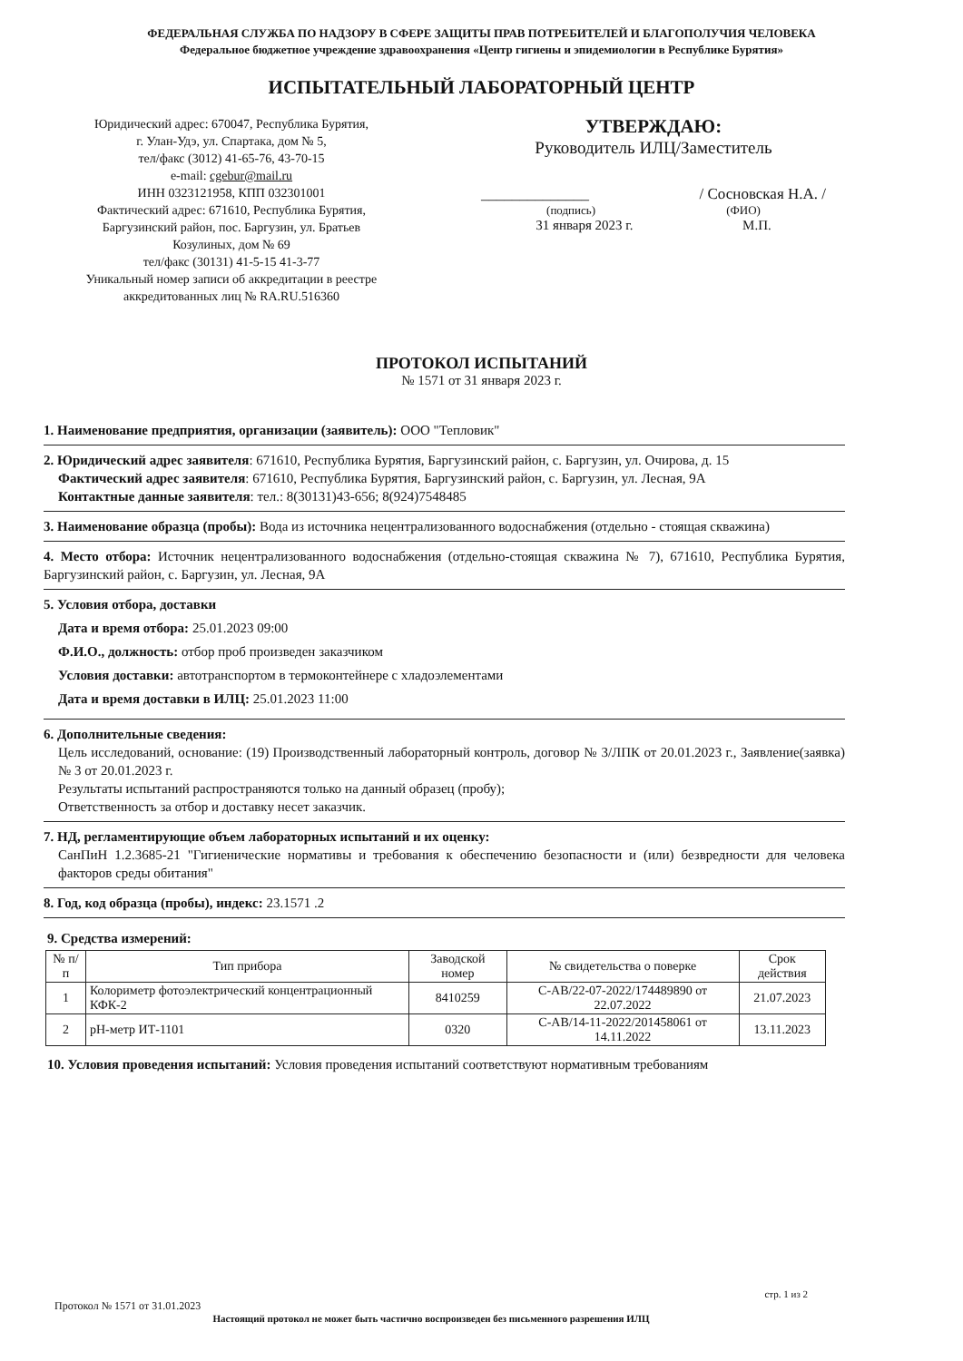ФЕДЕРАЛЬНАЯ СЛУЖБА ПО НАДЗОРУ В СФЕРЕ ЗАЩИТЫ ПРАВ ПОТРЕБИТЕЛЕЙ И БЛАГОПОЛУЧИЯ ЧЕЛОВЕКА
Федеральное бюджетное учреждение здравоохранения «Центр гигиены и эпидемиологии в Республике Бурятия»
ИСПЫТАТЕЛЬНЫЙ ЛАБОРАТОРНЫЙ ЦЕНТР
Юридический адрес: 670047, Республика Бурятия,
г. Улан-Удэ, ул. Спартака, дом № 5,
тел/факс (3012) 41-65-76, 43-70-15
e-mail: cgebur@mail.ru
ИНН 0323121958, КПП 032301001
Фактический адрес: 671610, Республика Бурятия,
Баргузинский район, пос. Баргузин, ул. Братьев
Козулиных, дом № 69
тел/факс (30131) 41-5-15 41-3-77
Уникальный номер записи об аккредитации в реестре
аккредитованных лиц № RA.RU.516360
УТВЕРЖДАЮ:
Руководитель ИЛЦ/Заместитель
______________ / Сосновская Н.А. /
(подпись) (ФИО)
31 января 2023 г. М.П.
ПРОТОКОЛ ИСПЫТАНИЙ
№ 1571 от 31 января 2023 г.
1. Наименование предприятия, организации (заявитель): ООО "Тепловик"
2. Юридический адрес заявителя: 671610, Республика Бурятия, Баргузинский район, с. Баргузин, ул. Очирова, д. 15
Фактический адрес заявителя: 671610, Республика Бурятия, Баргузинский район, с. Баргузин, ул. Лесная, 9А
Контактные данные заявителя: тел.: 8(30131)43-656; 8(924)7548485
3. Наименование образца (пробы): Вода из источника нецентрализованного водоснабжения (отдельно - стоящая скважина)
4. Место отбора: Источник нецентрализованного водоснабжения (отдельно-стоящая скважина № 7), 671610, Республика Бурятия, Баргузинский район, с. Баргузин, ул. Лесная, 9А
5. Условия отбора, доставки
Дата и время отбора: 25.01.2023 09:00
Ф.И.О., должность: отбор проб произведен заказчиком
Условия доставки: автотранспортом в термоконтейнере с хладоэлементами
Дата и время доставки в ИЛЦ: 25.01.2023 11:00
6. Дополнительные сведения:
Цель исследований, основание: (19) Производственный лабораторный контроль, договор № 3/ЛПК от 20.01.2023 г., Заявление(заявка) № 3 от 20.01.2023 г.
Результаты испытаний распространяются только на данный образец (пробу);
Ответственность за отбор и доставку несет заказчик.
7. НД, регламентирующие объем лабораторных испытаний и их оценку:
СанПиН 1.2.3685-21 "Гигиенические нормативы и требования к обеспечению безопасности и (или) безвредности для человека факторов среды обитания"
8. Год, код образца (пробы), индекс: 23.1571 .2
9. Средства измерений:
| № п/п | Тип прибора | Заводской номер | № свидетельства о поверке | Срок действия |
| --- | --- | --- | --- | --- |
| 1 | Колориметр фотоэлектрический концентрационный КФК-2 | 8410259 | С-АВ/22-07-2022/174489890 от 22.07.2022 | 21.07.2023 |
| 2 | pH-метр ИТ-1101 | 0320 | С-АВ/14-11-2022/201458061 от 14.11.2022 | 13.11.2023 |
10. Условия проведения испытаний: Условия проведения испытаний соответствуют нормативным требованиям
стр. 1 из 2
Протокол № 1571 от 31.01.2023
Настоящий протокол не может быть частично воспроизведен без письменного разрешения ИЛЦ